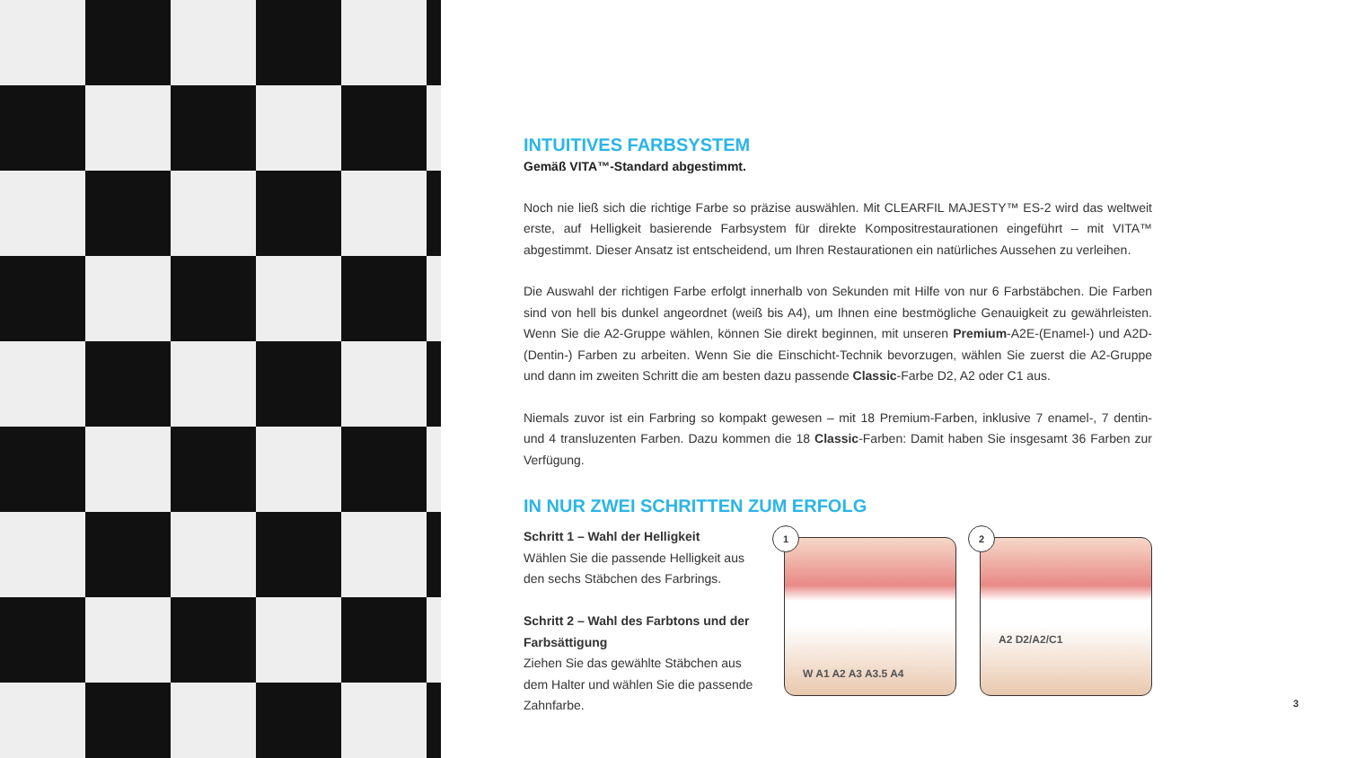INTUITIVES FARBSYSTEM
Gemäß VITA™-Standard abgestimmt.
Noch nie ließ sich die richtige Farbe so präzise auswählen. Mit CLEARFIL MAJESTY™ ES-2 wird das weltweit erste, auf Helligkeit basierende Farbsystem für direkte Kompositrestaurationen eingeführt – mit VITA™ abgestimmt. Dieser Ansatz ist entscheidend, um Ihren Restaurationen ein natürliches Aussehen zu verleihen.
Die Auswahl der richtigen Farbe erfolgt innerhalb von Sekunden mit Hilfe von nur 6 Farbstäbchen. Die Farben sind von hell bis dunkel angeordnet (weiß bis A4), um Ihnen eine bestmögliche Genauigkeit zu gewährleisten. Wenn Sie die A2-Gruppe wählen, können Sie direkt beginnen, mit unseren Premium-A2E-(Enamel-) und A2D-(Dentin-) Farben zu arbeiten. Wenn Sie die Einschicht-Technik bevorzugen, wählen Sie zuerst die A2-Gruppe und dann im zweiten Schritt die am besten dazu passende Classic-Farbe D2, A2 oder C1 aus.
Niemals zuvor ist ein Farbring so kompakt gewesen – mit 18 Premium-Farben, inklusive 7 enamel-, 7 dentin- und 4 transluzenten Farben. Dazu kommen die 18 Classic-Farben: Damit haben Sie insgesamt 36 Farben zur Verfügung.
IN NUR ZWEI SCHRITTEN ZUM ERFOLG
Schritt 1 – Wahl der Helligkeit
Wählen Sie die passende Helligkeit aus den sechs Stäbchen des Farbrings.
Schritt 2 – Wahl des Farbtons und der Farbsättigung
Ziehen Sie das gewählte Stäbchen aus dem Halter und wählen Sie die passende Zahnfarbe.
1
W A1 A2 A3 A3.5 A4
2
A2 D2/A2/C1
3